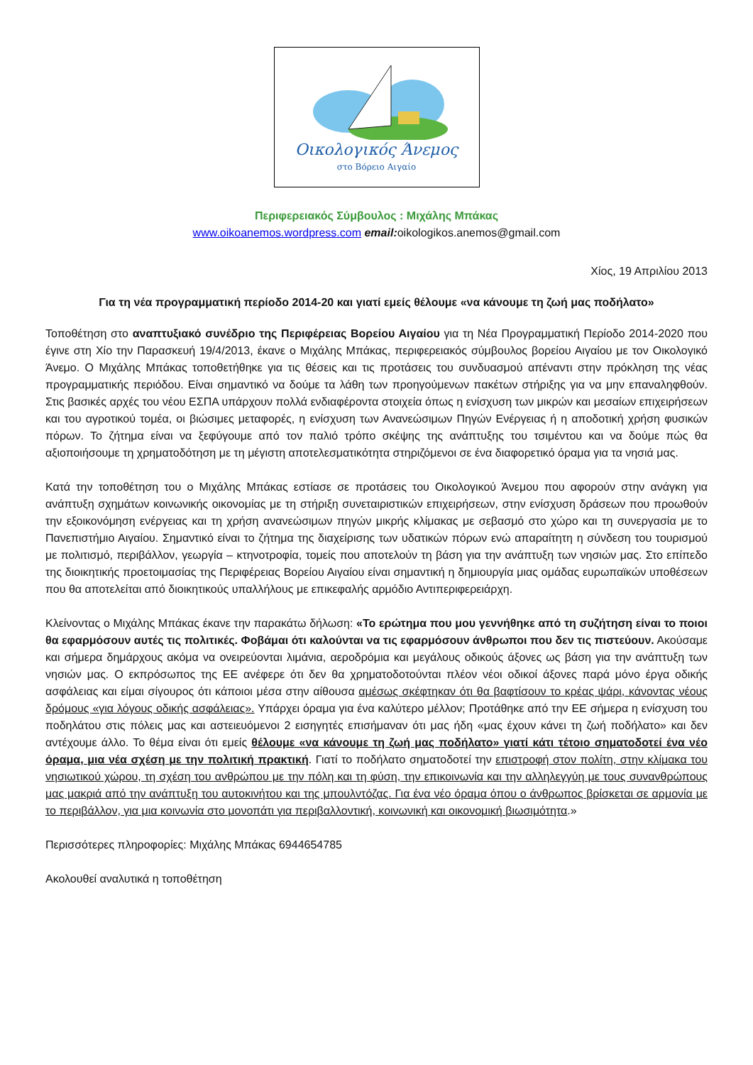Οικολογικός Άνεμος
στο Βόρειο Αιγαίο
Περιφερειακός Σύμβουλος : Μιχάλης Μπάκας
www.oikoanemos.wordpress.com email: oikologikos.anemos@gmail.com
Χίος, 19 Απριλίου 2013
Για τη νέα προγραμματική περίοδο 2014-20 και γιατί εμείς θέλουμε «να κάνουμε τη ζωή μας ποδήλατο»
Τοποθέτηση στο αναπτυξιακό συνέδριο της Περιφέρειας Βορείου Αιγαίου για τη Νέα Προγραμματική Περίοδο 2014-2020 που έγινε στη Χίο την Παρασκευή 19/4/2013, έκανε ο Μιχάλης Μπάκας, περιφερειακός σύμβουλος βορείου Αιγαίου με τον Οικολογικό Άνεμο. Ο Μιχάλης Μπάκας τοποθετήθηκε για τις θέσεις και τις προτάσεις του συνδυασμού απέναντι στην πρόκληση της νέας προγραμματικής περιόδου. Είναι σημαντικό να δούμε τα λάθη των προηγούμενων πακέτων στήριξης για να μην επαναληφθούν. Στις βασικές αρχές του νέου ΕΣΠΑ υπάρχουν πολλά ενδιαφέροντα στοιχεία όπως η ενίσχυση των μικρών και μεσαίων επιχειρήσεων και του αγροτικού τομέα, οι βιώσιμες μεταφορές, η ενίσχυση των Ανανεώσιμων Πηγών Ενέργειας ή η αποδοτική χρήση φυσικών πόρων. Το ζήτημα είναι να ξεφύγουμε από τον παλιό τρόπο σκέψης της ανάπτυξης του τσιμέντου και να δούμε πώς θα αξιοποιήσουμε τη χρηματοδότηση με τη μέγιστη αποτελεσματικότητα στηριζόμενοι σε ένα διαφορετικό όραμα για τα νησιά μας.
Κατά την τοποθέτηση του ο Μιχάλης Μπάκας εστίασε σε προτάσεις του Οικολογικού Άνεμου που αφορούν στην ανάγκη για ανάπτυξη σχημάτων κοινωνικής οικονομίας με τη στήριξη συνεταιριστικών επιχειρήσεων, στην ενίσχυση δράσεων που προωθούν την εξοικονόμηση ενέργειας και τη χρήση ανανεώσιμων πηγών μικρής κλίμακας με σεβασμό στο χώρο και τη συνεργασία με το Πανεπιστήμιο Αιγαίου. Σημαντικό είναι το ζήτημα της διαχείρισης των υδατικών πόρων ενώ απαραίτητη η σύνδεση του τουρισμού με πολιτισμό, περιβάλλον, γεωργία – κτηνοτροφία, τομείς που αποτελούν τη βάση για την ανάπτυξη των νησιών μας. Στο επίπεδο της διοικητικής προετοιμασίας της Περιφέρειας Βορείου Αιγαίου είναι σημαντική η δημιουργία μιας ομάδας ευρωπαϊκών υποθέσεων που θα αποτελείται από διοικητικούς υπαλλήλους με επικεφαλής αρμόδιο Αντιπεριφερειάρχη.
Κλείνοντας ο Μιχάλης Μπάκας έκανε την παρακάτω δήλωση: «Το ερώτημα που μου γεννήθηκε από τη συζήτηση είναι το ποιοι θα εφαρμόσουν αυτές τις πολιτικές. Φοβάμαι ότι καλούνται να τις εφαρμόσουν άνθρωποι που δεν τις πιστεύουν. Ακούσαμε και σήμερα δημάρχους ακόμα να ονειρεύονται λιμάνια, αεροδρόμια και μεγάλους οδικούς άξονες ως βάση για την ανάπτυξη των νησιών μας. Ο εκπρόσωπος της ΕΕ ανέφερε ότι δεν θα χρηματοδοτούνται πλέον νέοι οδικοί άξονες παρά μόνο έργα οδικής ασφάλειας και είμαι σίγουρος ότι κάποιοι μέσα στην αίθουσα αμέσως σκέφτηκαν ότι θα βαφτίσουν το κρέας ψάρι, κάνοντας νέους δρόμους «για λόγους οδικής ασφάλειας». Υπάρχει όραμα για ένα καλύτερο μέλλον; Προτάθηκε από την ΕΕ σήμερα η ενίσχυση του ποδηλάτου στις πόλεις μας και αστειευόμενοι 2 εισηγητές επισήμαναν ότι μας ήδη «μας έχουν κάνει τη ζωή ποδήλατο» και δεν αντέχουμε άλλο. Το θέμα είναι ότι εμείς θέλουμε «να κάνουμε τη ζωή μας ποδήλατο» γιατί κάτι τέτοιο σηματοδοτεί ένα νέο όραμα, μια νέα σχέση με την πολιτική πρακτική. Γιατί το ποδήλατο σηματοδοτεί την επιστροφή στον πολίτη, στην κλίμακα του νησιωτικού χώρου, τη σχέση του ανθρώπου με την πόλη και τη φύση, την επικοινωνία και την αλληλεγγύη με τους συνανθρώπους μας μακριά από την ανάπτυξη του αυτοκινήτου και της μπουλντόζας. Για ένα νέο όραμα όπου ο άνθρωπος βρίσκεται σε αρμονία με το περιβάλλον, για μια κοινωνία στο μονοπάτι για περιβαλλοντική, κοινωνική και οικονομική βιωσιμότητα.»
Περισσότερες πληροφορίες: Μιχάλης Μπάκας 6944654785
Ακολουθεί αναλυτικά η τοποθέτηση